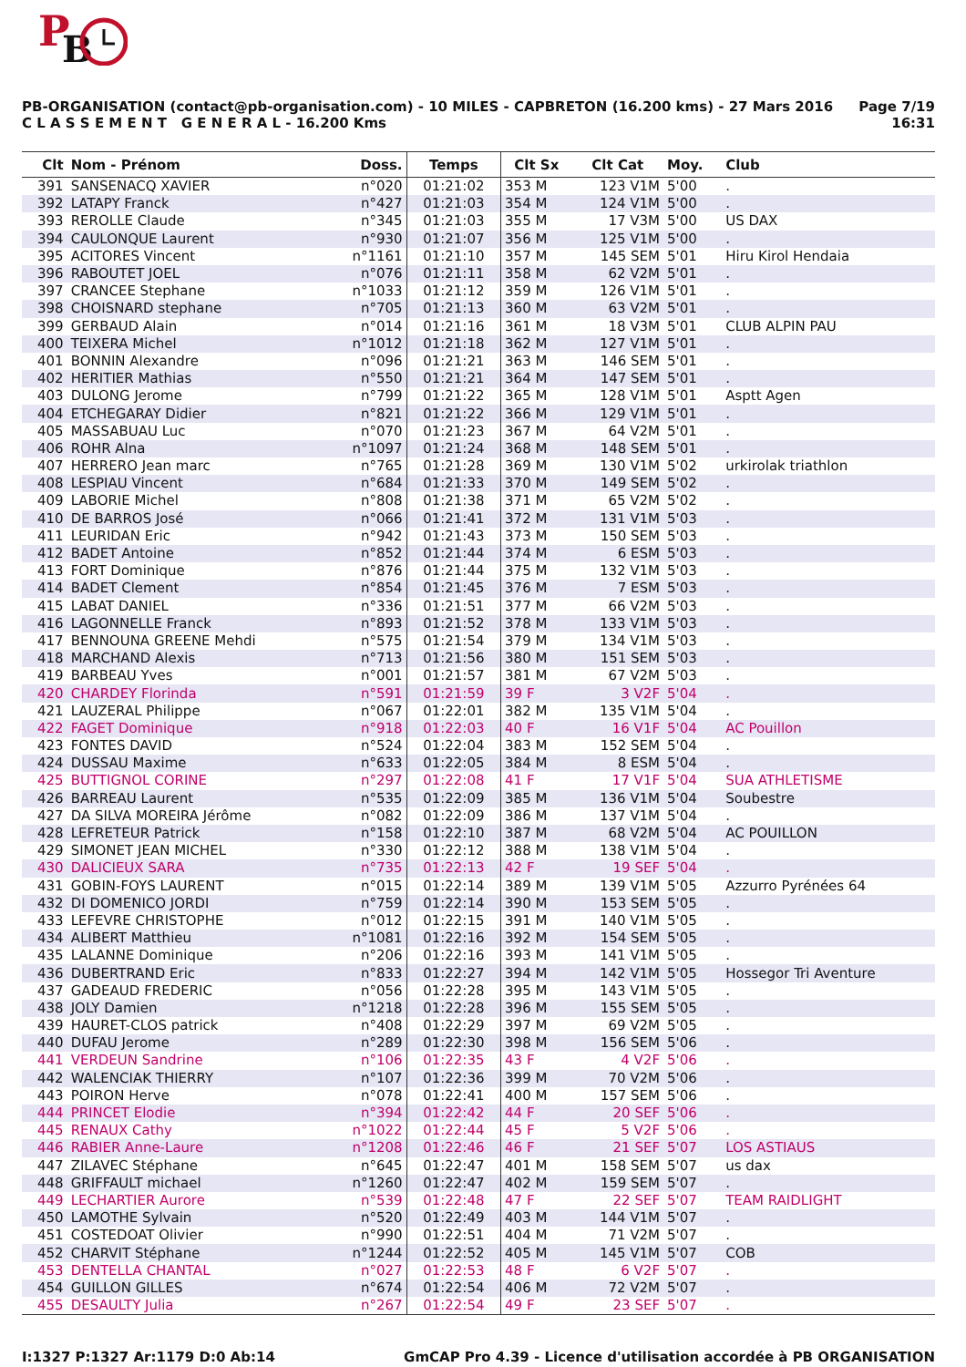P
B
PB-ORGANISATION (contact@pb-organisation.com) - 10 MILES - CAPBRETON (16.200 kms) - 27 Mars 2016
C L A S S E M E N T G E N E R A L - 16.200 Kms
Page 7/19
16:31
| Clt | Nom - Prénom | Doss. | Temps | Clt Sx | Clt Cat | Moy. | Club |
| --- | --- | --- | --- | --- | --- | --- | --- |
| 391 | SANSENACQ XAVIER | n°020 | 01:21:02 | 353 M | 123 V1M | 5'00 | . |
| 392 | LATAPY Franck | n°427 | 01:21:03 | 354 M | 124 V1M | 5'00 | . |
| 393 | REROLLE Claude | n°345 | 01:21:03 | 355 M | 17 V3M | 5'00 | US DAX |
| 394 | CAULONQUE Laurent | n°930 | 01:21:07 | 356 M | 125 V1M | 5'00 | . |
| 395 | ACITORES Vincent | n°1161 | 01:21:10 | 357 M | 145 SEM | 5'01 | Hiru Kirol Hendaia |
| 396 | RABOUTET JOEL | n°076 | 01:21:11 | 358 M | 62 V2M | 5'01 | . |
| 397 | CRANCEE Stephane | n°1033 | 01:21:12 | 359 M | 126 V1M | 5'01 | . |
| 398 | CHOISNARD stephane | n°705 | 01:21:13 | 360 M | 63 V2M | 5'01 | . |
| 399 | GERBAUD Alain | n°014 | 01:21:16 | 361 M | 18 V3M | 5'01 | CLUB ALPIN PAU |
| 400 | TEIXERA Michel | n°1012 | 01:21:18 | 362 M | 127 V1M | 5'01 | . |
| 401 | BONNIN Alexandre | n°096 | 01:21:21 | 363 M | 146 SEM | 5'01 | . |
| 402 | HERITIER Mathias | n°550 | 01:21:21 | 364 M | 147 SEM | 5'01 | . |
| 403 | DULONG Jerome | n°799 | 01:21:22 | 365 M | 128 V1M | 5'01 | Asptt Agen |
| 404 | ETCHEGARAY Didier | n°821 | 01:21:22 | 366 M | 129 V1M | 5'01 | . |
| 405 | MASSABUAU Luc | n°070 | 01:21:23 | 367 M | 64 V2M | 5'01 | . |
| 406 | ROHR Alna | n°1097 | 01:21:24 | 368 M | 148 SEM | 5'01 | . |
| 407 | HERRERO Jean marc | n°765 | 01:21:28 | 369 M | 130 V1M | 5'02 | urkirolak triathlon |
| 408 | LESPIAU Vincent | n°684 | 01:21:33 | 370 M | 149 SEM | 5'02 | . |
| 409 | LABORIE Michel | n°808 | 01:21:38 | 371 M | 65 V2M | 5'02 | . |
| 410 | DE BARROS José | n°066 | 01:21:41 | 372 M | 131 V1M | 5'03 | . |
| 411 | LEURIDAN Eric | n°942 | 01:21:43 | 373 M | 150 SEM | 5'03 | . |
| 412 | BADET Antoine | n°852 | 01:21:44 | 374 M | 6 ESM | 5'03 | . |
| 413 | FORT Dominique | n°876 | 01:21:44 | 375 M | 132 V1M | 5'03 | . |
| 414 | BADET Clement | n°854 | 01:21:45 | 376 M | 7 ESM | 5'03 | . |
| 415 | LABAT DANIEL | n°336 | 01:21:51 | 377 M | 66 V2M | 5'03 | . |
| 416 | LAGONNELLE Franck | n°893 | 01:21:52 | 378 M | 133 V1M | 5'03 | . |
| 417 | BENNOUNA GREENE Mehdi | n°575 | 01:21:54 | 379 M | 134 V1M | 5'03 | . |
| 418 | MARCHAND Alexis | n°713 | 01:21:56 | 380 M | 151 SEM | 5'03 | . |
| 419 | BARBEAU Yves | n°001 | 01:21:57 | 381 M | 67 V2M | 5'03 | . |
| 420 | CHARDEY Florinda | n°591 | 01:21:59 | 39 F | 3 V2F | 5'04 | . |
| 421 | LAUZERAL Philippe | n°067 | 01:22:01 | 382 M | 135 V1M | 5'04 | . |
| 422 | FAGET Dominique | n°918 | 01:22:03 | 40 F | 16 V1F | 5'04 | AC Pouillon |
| 423 | FONTES DAVID | n°524 | 01:22:04 | 383 M | 152 SEM | 5'04 | . |
| 424 | DUSSAU Maxime | n°633 | 01:22:05 | 384 M | 8 ESM | 5'04 | . |
| 425 | BUTTIGNOL CORINE | n°297 | 01:22:08 | 41 F | 17 V1F | 5'04 | SUA ATHLETISME |
| 426 | BARREAU Laurent | n°535 | 01:22:09 | 385 M | 136 V1M | 5'04 | Soubestre |
| 427 | DA SILVA MOREIRA Jérôme | n°082 | 01:22:09 | 386 M | 137 V1M | 5'04 | . |
| 428 | LEFRETEUR Patrick | n°158 | 01:22:10 | 387 M | 68 V2M | 5'04 | AC POUILLON |
| 429 | SIMONET JEAN MICHEL | n°330 | 01:22:12 | 388 M | 138 V1M | 5'04 | . |
| 430 | DALICIEUX SARA | n°735 | 01:22:13 | 42 F | 19 SEF | 5'04 | . |
| 431 | GOBIN-FOYS LAURENT | n°015 | 01:22:14 | 389 M | 139 V1M | 5'05 | Azzurro Pyrénées 64 |
| 432 | DI DOMENICO JORDI | n°759 | 01:22:14 | 390 M | 153 SEM | 5'05 | . |
| 433 | LEFEVRE CHRISTOPHE | n°012 | 01:22:15 | 391 M | 140 V1M | 5'05 | . |
| 434 | ALIBERT Matthieu | n°1081 | 01:22:16 | 392 M | 154 SEM | 5'05 | . |
| 435 | LALANNE Dominique | n°206 | 01:22:16 | 393 M | 141 V1M | 5'05 | . |
| 436 | DUBERTRAND Eric | n°833 | 01:22:27 | 394 M | 142 V1M | 5'05 | Hossegor Tri Aventure |
| 437 | GADEAUD FREDERIC | n°056 | 01:22:28 | 395 M | 143 V1M | 5'05 | . |
| 438 | JOLY Damien | n°1218 | 01:22:28 | 396 M | 155 SEM | 5'05 | . |
| 439 | HAURET-CLOS patrick | n°408 | 01:22:29 | 397 M | 69 V2M | 5'05 | . |
| 440 | DUFAU Jerome | n°289 | 01:22:30 | 398 M | 156 SEM | 5'06 | . |
| 441 | VERDEUN Sandrine | n°106 | 01:22:35 | 43 F | 4 V2F | 5'06 | . |
| 442 | WALENCIAK THIERRY | n°107 | 01:22:36 | 399 M | 70 V2M | 5'06 | . |
| 443 | POIRON Herve | n°078 | 01:22:41 | 400 M | 157 SEM | 5'06 | . |
| 444 | PRINCET Elodie | n°394 | 01:22:42 | 44 F | 20 SEF | 5'06 | . |
| 445 | RENAUX Cathy | n°1022 | 01:22:44 | 45 F | 5 V2F | 5'06 | . |
| 446 | RABIER Anne-Laure | n°1208 | 01:22:46 | 46 F | 21 SEF | 5'07 | LOS ASTIAUS |
| 447 | ZILAVEC Stéphane | n°645 | 01:22:47 | 401 M | 158 SEM | 5'07 | us dax |
| 448 | GRIFFAULT michael | n°1260 | 01:22:47 | 402 M | 159 SEM | 5'07 | . |
| 449 | LECHARTIER Aurore | n°539 | 01:22:48 | 47 F | 22 SEF | 5'07 | TEAM RAIDLIGHT |
| 450 | LAMOTHE Sylvain | n°520 | 01:22:49 | 403 M | 144 V1M | 5'07 | . |
| 451 | COSTEDOAT Olivier | n°990 | 01:22:51 | 404 M | 71 V2M | 5'07 | . |
| 452 | CHARVIT Stéphane | n°1244 | 01:22:52 | 405 M | 145 V1M | 5'07 | COB |
| 453 | DENTELLA CHANTAL | n°027 | 01:22:53 | 48 F | 6 V2F | 5'07 | . |
| 454 | GUILLON GILLES | n°674 | 01:22:54 | 406 M | 72 V2M | 5'07 | . |
| 455 | DESAULTY Julia | n°267 | 01:22:54 | 49 F | 23 SEF | 5'07 | . |
I:1327 P:1327 Ar:1179 D:0 Ab:14 GmCAP Pro 4.39 - Licence d'utilisation accordée à PB ORGANISATION